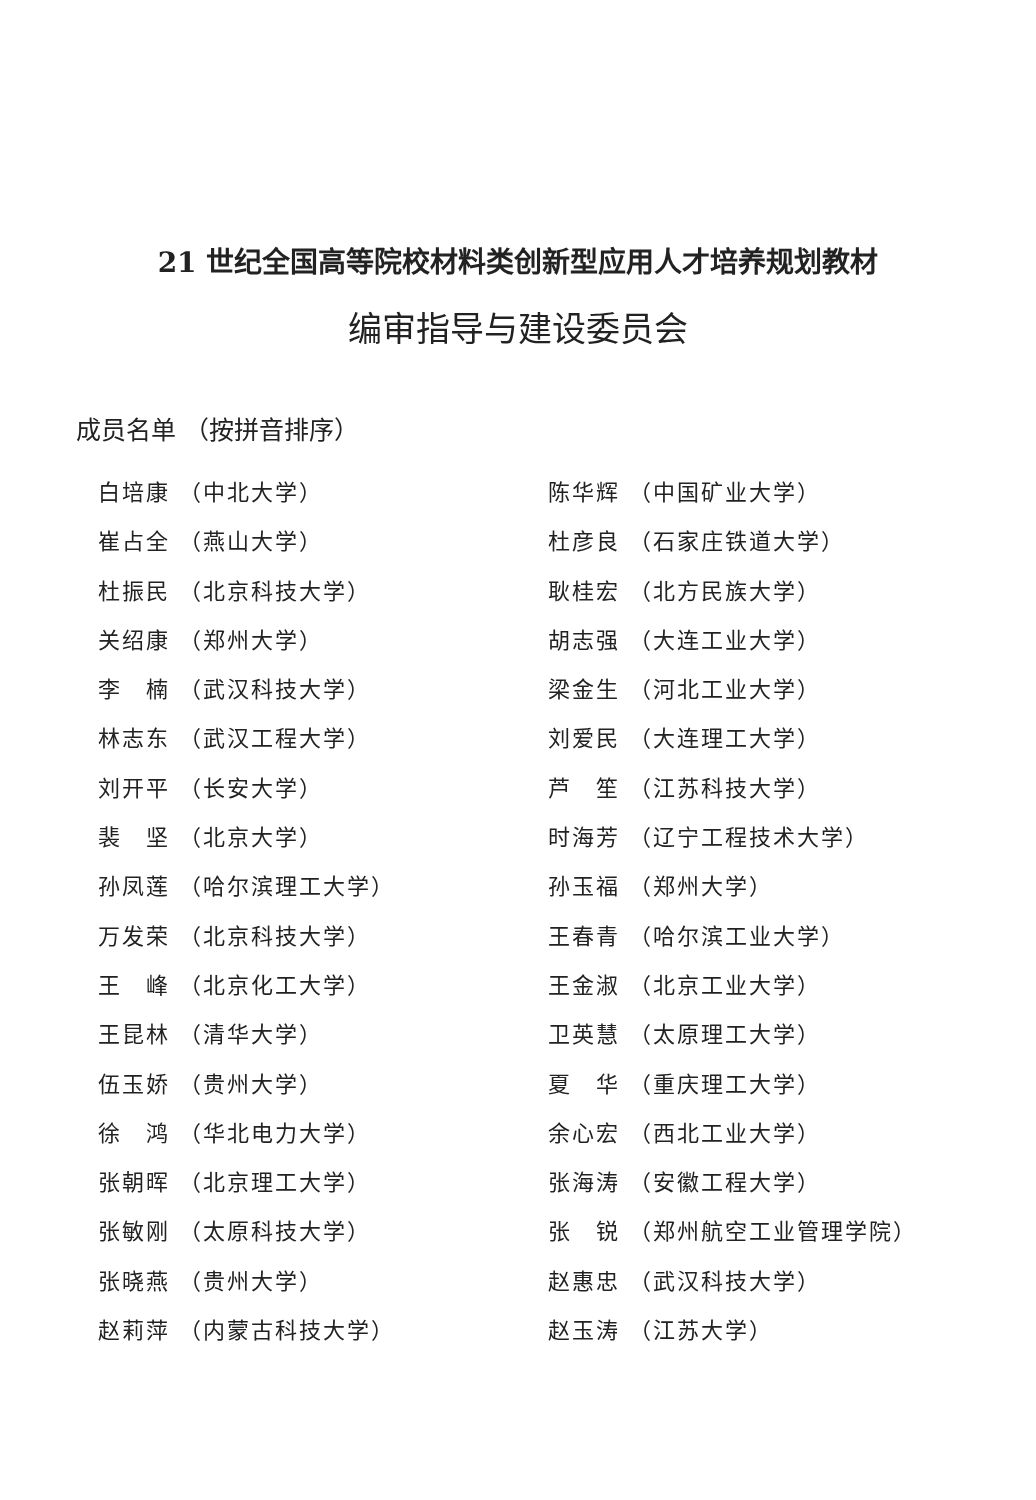21 世纪全国高等院校材料类创新型应用人才培养规划教材
编审指导与建设委员会
成员名单 （按拼音排序）
白培康 （中北大学）
崔占全 （燕山大学）
杜振民 （北京科技大学）
关绍康 （郑州大学）
李　楠 （武汉科技大学）
林志东 （武汉工程大学）
刘开平 （长安大学）
裴　坚 （北京大学）
孙凤莲 （哈尔滨理工大学）
万发荣 （北京科技大学）
王　峰 （北京化工大学）
王昆林 （清华大学）
伍玉娇 （贵州大学）
徐　鸿 （华北电力大学）
张朝晖 （北京理工大学）
张敏刚 （太原科技大学）
张晓燕 （贵州大学）
赵莉萍 （内蒙古科技大学）
陈华辉 （中国矿业大学）
杜彦良 （石家庄铁道大学）
耿桂宏 （北方民族大学）
胡志强 （大连工业大学）
梁金生 （河北工业大学）
刘爱民 （大连理工大学）
芦　笙 （江苏科技大学）
时海芳 （辽宁工程技术大学）
孙玉福 （郑州大学）
王春青 （哈尔滨工业大学）
王金淑 （北京工业大学）
卫英慧 （太原理工大学）
夏　华 （重庆理工大学）
余心宏 （西北工业大学）
张海涛 （安徽工程大学）
张　锐 （郑州航空工业管理学院）
赵惠忠 （武汉科技大学）
赵玉涛 （江苏大学）